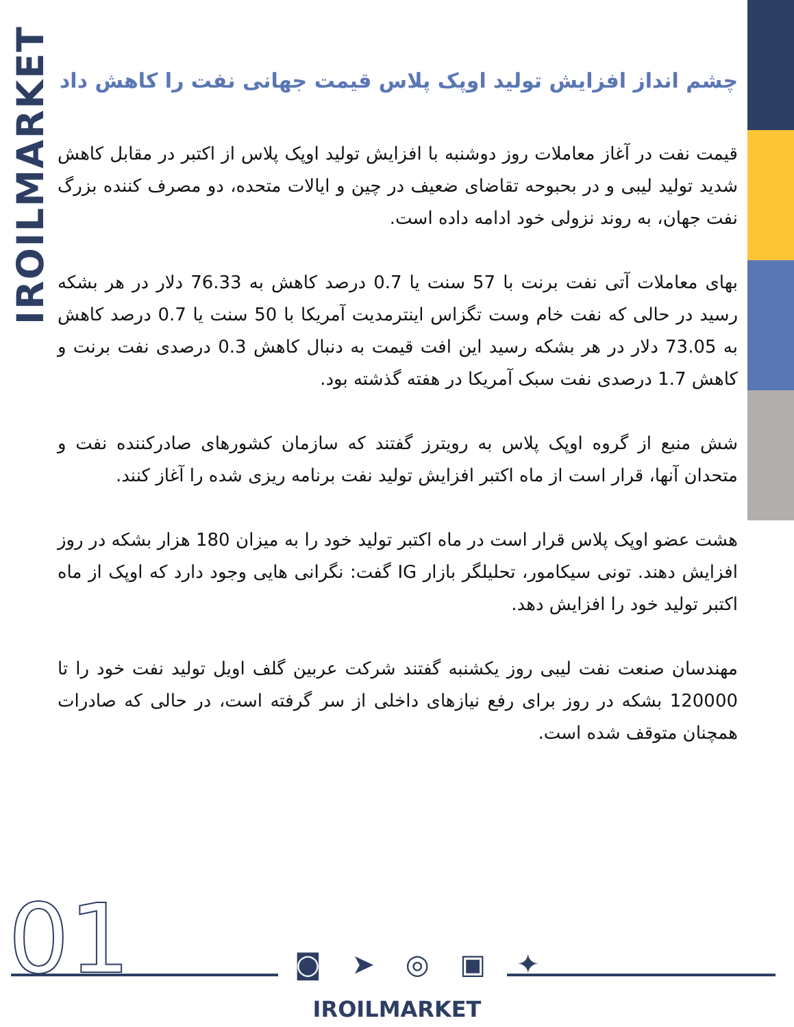IROILMARKET
چشم انداز افزایش تولید اوپک پلاس قیمت جهانی نفت را کاهش داد
قیمت نفت در آغاز معاملات روز دوشنبه با افزایش تولید اوپک پلاس از اکتبر در مقابل کاهش شدید تولید لیبی و در بحبوحه تقاضای ضعیف در چین و ایالات متحده، دو مصرف کننده بزرگ نفت جهان، به روند نزولی خود ادامه داده است.
بهای معاملات آتی نفت برنت با 57 سنت یا 0.7 درصد کاهش به 76.33 دلار در هر بشکه رسید در حالی که نفت خام وست تگزاس اینترمدیت آمریکا با 50 سنت یا 0.7 درصد کاهش به 73.05 دلار در هر بشکه رسید این افت قیمت به دنبال کاهش 0.3 درصدی نفت برنت و کاهش 1.7 درصدی نفت سبک آمریکا در هفته گذشته بود.
شش منبع از گروه اوپک پلاس به رویترز گفتند که سازمان کشورهای صادرکننده نفت و متحدان آنها، قرار است از ماه اکتبر افزایش تولید نفت برنامه ریزی شده را آغاز کنند.
هشت عضو اوپک پلاس قرار است در ماه اکتبر تولید خود را به میزان 180 هزار بشکه در روز افزایش دهند. تونی سیکامور، تحلیلگر بازار IG گفت: نگرانی هایی وجود دارد که اوپک از ماه اکتبر تولید خود را افزایش دهد.
مهندسان صنعت نفت لیبی روز یکشنبه گفتند شرکت عربین گلف اویل تولید نفت خود را تا 120000 بشکه در روز برای رفع نیازهای داخلی از سر گرفته است، در حالی که صادرات همچنان متوقف شده است.
01 ◙ ➤ ◎ ▣ ✦
IROILMARKET